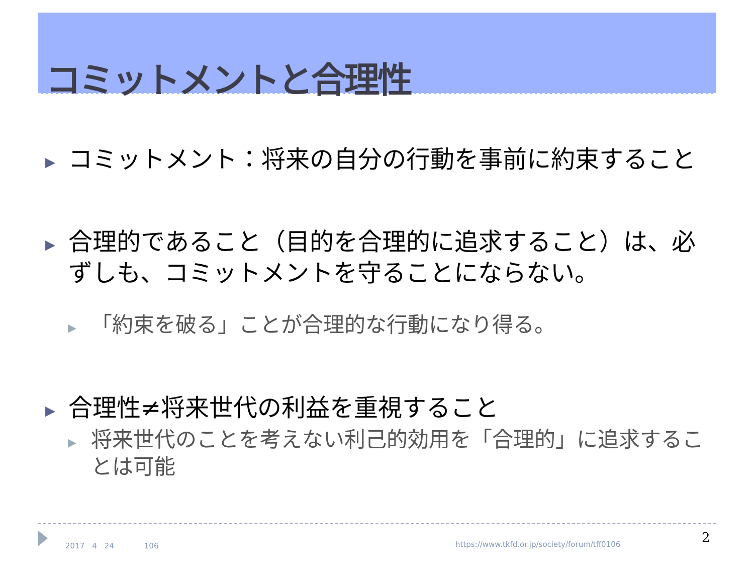コミットメントと合理性
▶ コミットメント：将来の自分の行動を事前に約束すること
▶ 合理的であること（目的を合理的に追求すること）は、必ずしも、コミットメントを守ることにならない。
▶ 「約束を破る」ことが合理的な行動になり得る。
▶ 合理性≠将来世代の利益を重視すること
▶ 将来世代のことを考えない利己的効用を「合理的」に追求することは可能
2017　4　24　　　　106
https://www.tkfd.or.jp/society/forum/tff0106
2